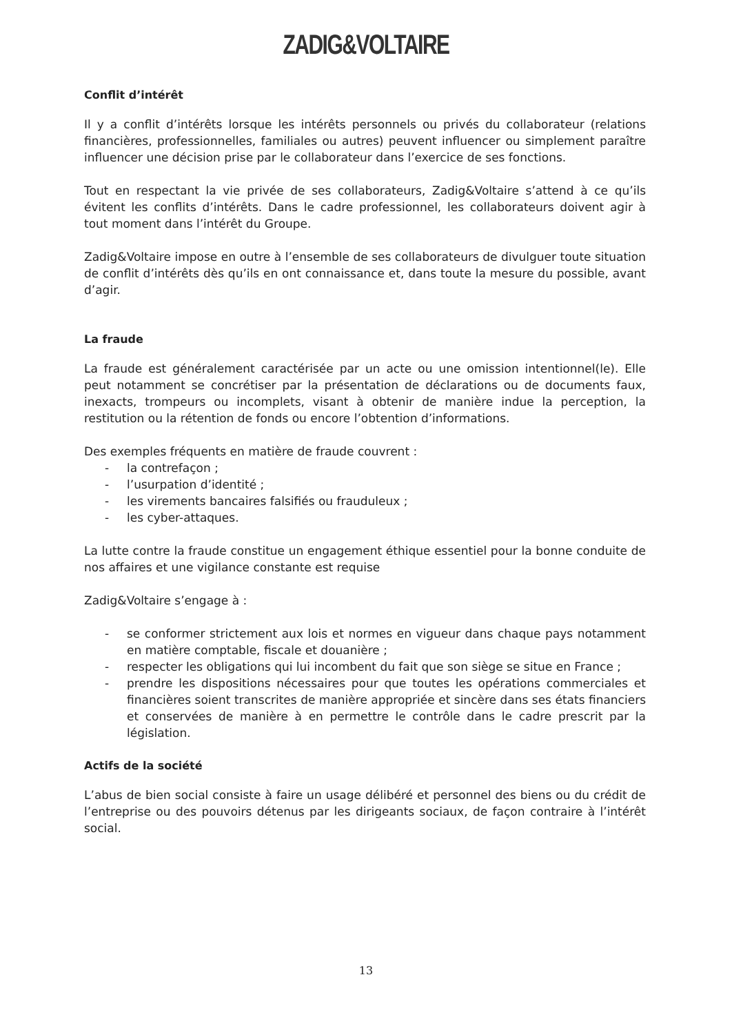ZADIG&VOLTAIRE
Conflit d’intérêt
Il y a conflit d’intérêts lorsque les intérêts personnels ou privés du collaborateur (relations financières, professionnelles, familiales ou autres) peuvent influencer ou simplement paraître influencer une décision prise par le collaborateur dans l’exercice de ses fonctions.
Tout en respectant la vie privée de ses collaborateurs, Zadig&Voltaire s’attend à ce qu’ils évitent les conflits d’intérêts. Dans le cadre professionnel, les collaborateurs doivent agir à tout moment dans l’intérêt du Groupe.
Zadig&Voltaire impose en outre à l’ensemble de ses collaborateurs de divulguer toute situation de conflit d’intérêts dès qu’ils en ont connaissance et, dans toute la mesure du possible, avant d’agir.
La fraude
La fraude est généralement caractérisée par un acte ou une omission intentionnel(le). Elle peut notamment se concrétiser par la présentation de déclarations ou de documents faux, inexacts, trompeurs ou incomplets, visant à obtenir de manière indue la perception, la restitution ou la rétention de fonds ou encore l’obtention d’informations.
Des exemples fréquents en matière de fraude couvrent :
- la contrefaçon ;
- l’usurpation d’identité ;
- les virements bancaires falsifiés ou frauduleux ;
- les cyber-attaques.
La lutte contre la fraude constitue un engagement éthique essentiel pour la bonne conduite de nos affaires et une vigilance constante est requise
Zadig&Voltaire s’engage à :
- se conformer strictement aux lois et normes en vigueur dans chaque pays notamment en matière comptable, fiscale et douanière ;
- respecter les obligations qui lui incombent du fait que son siège se situe en France ;
- prendre les dispositions nécessaires pour que toutes les opérations commerciales et financières soient transcrites de manière appropriée et sincère dans ses états financiers et conservées de manière à en permettre le contrôle dans le cadre prescrit par la législation.
Actifs de la société
L’abus de bien social consiste à faire un usage délibéré et personnel des biens ou du crédit de l’entreprise ou des pouvoirs détenus par les dirigeants sociaux, de façon contraire à l’intérêt social.
13